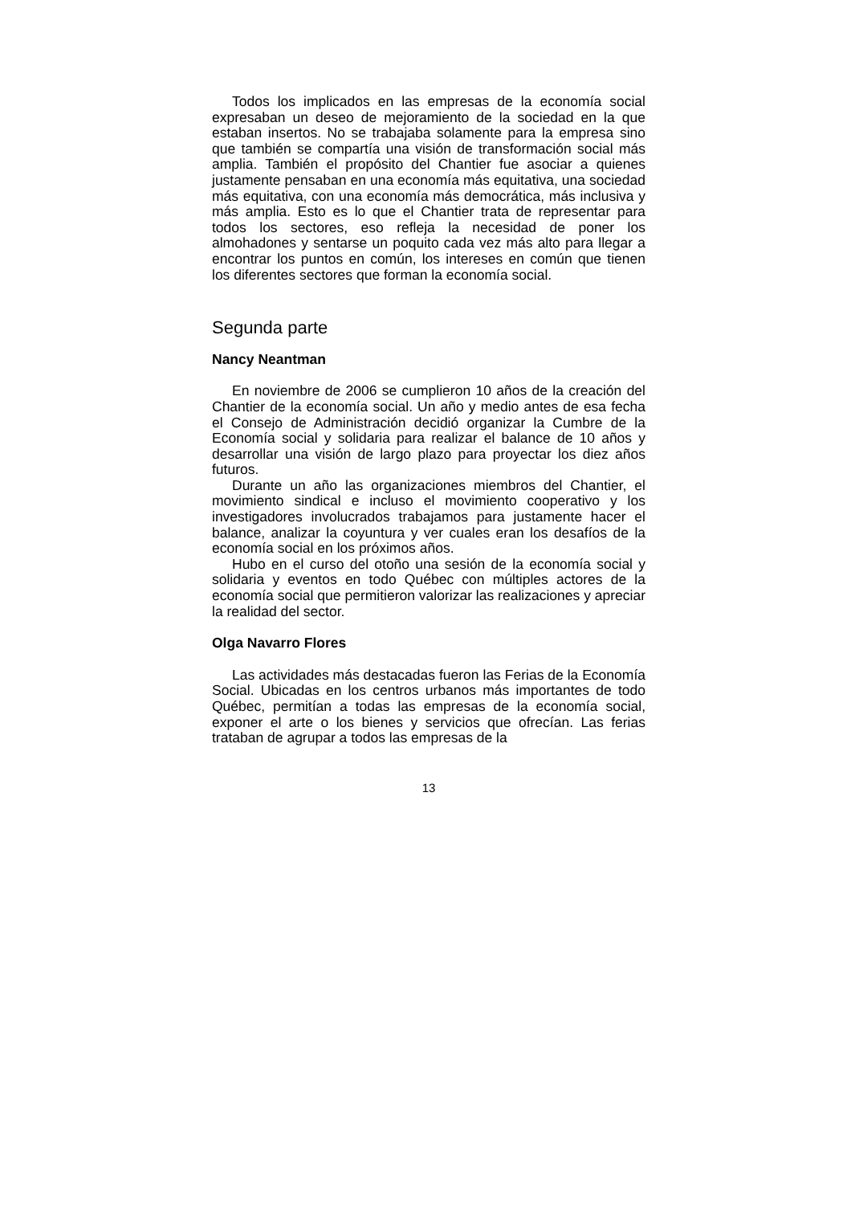Todos los implicados en las empresas de la economía social expresaban un deseo de mejoramiento de la sociedad en la que estaban insertos. No se trabajaba solamente para la empresa sino que también se compartía una visión de transformación social más amplia. También el propósito del Chantier fue asociar a quienes justamente pensaban en una economía más equitativa, una sociedad más equitativa, con una economía más democrática, más inclusiva y más amplia. Esto es lo que el Chantier trata de representar para todos los sectores, eso refleja la necesidad de poner los almohadones y sentarse un poquito cada vez más alto para llegar a encontrar los puntos en común, los intereses en común que tienen los diferentes sectores que forman la economía social.
Segunda parte
Nancy Neantman
En noviembre de 2006 se cumplieron 10 años de la creación del Chantier de la economía social. Un año y medio antes de esa fecha el Consejo de Administración decidió organizar la Cumbre de la Economía social y solidaria para realizar el balance de 10 años y desarrollar una visión de largo plazo para proyectar los diez años futuros.
Durante un año las organizaciones miembros del Chantier, el movimiento sindical e incluso el movimiento cooperativo y los investigadores involucrados trabajamos para justamente hacer el balance, analizar la coyuntura y ver cuales eran los desafíos de la economía social en los próximos años.
Hubo en el curso del otoño una sesión de la economía social y solidaria y eventos en todo Québec con múltiples actores de la economía social que permitieron valorizar las realizaciones y apreciar la realidad del sector.
Olga Navarro Flores
Las actividades más destacadas fueron las Ferias de la Economía Social. Ubicadas en los centros urbanos más importantes de todo Québec, permitían a todas las empresas de la economía social, exponer el arte o los bienes y servicios que ofrecían. Las ferias trataban de agrupar a todos las empresas de la
13